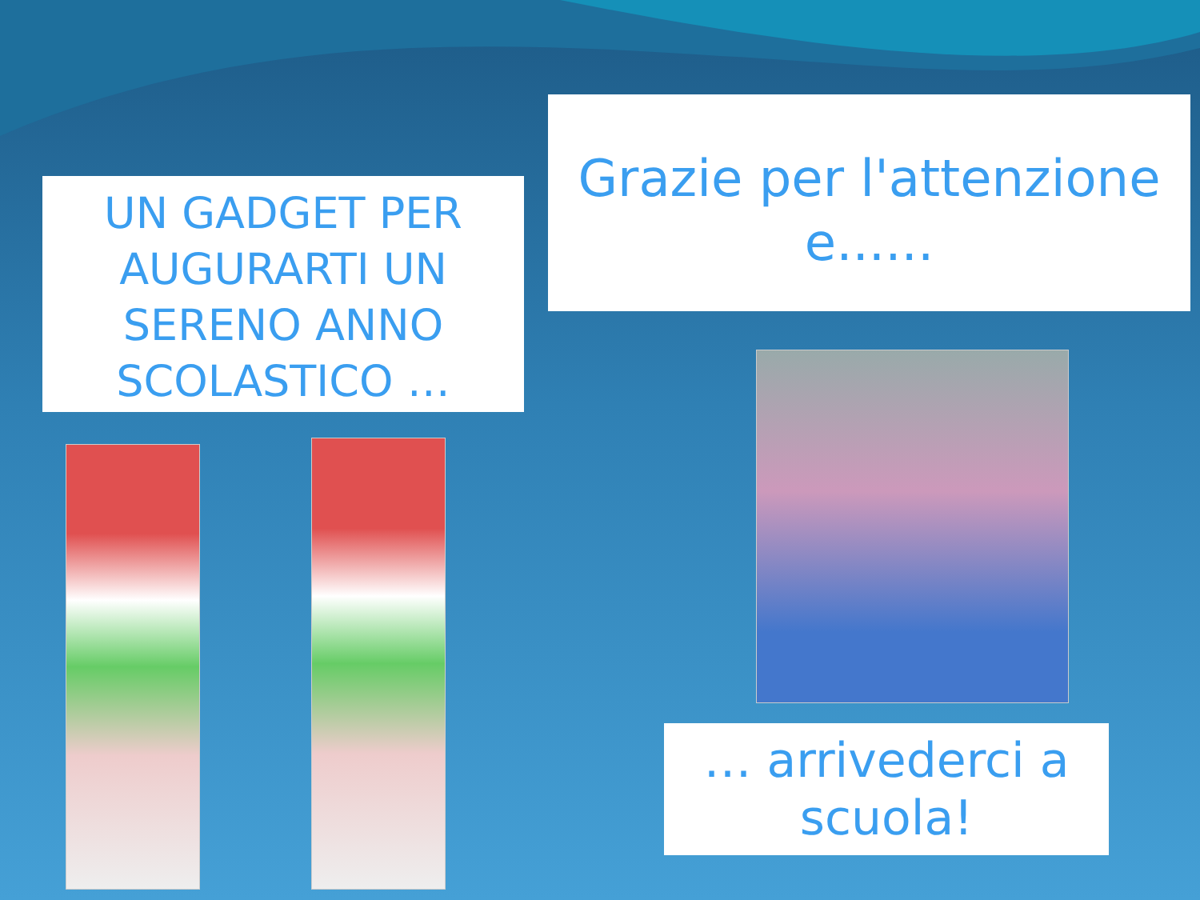UN GADGET PER AUGURARTI UN SERENO ANNO SCOLASTICO …
Grazie per l'attenzione e......
… arrivederci a scuola!